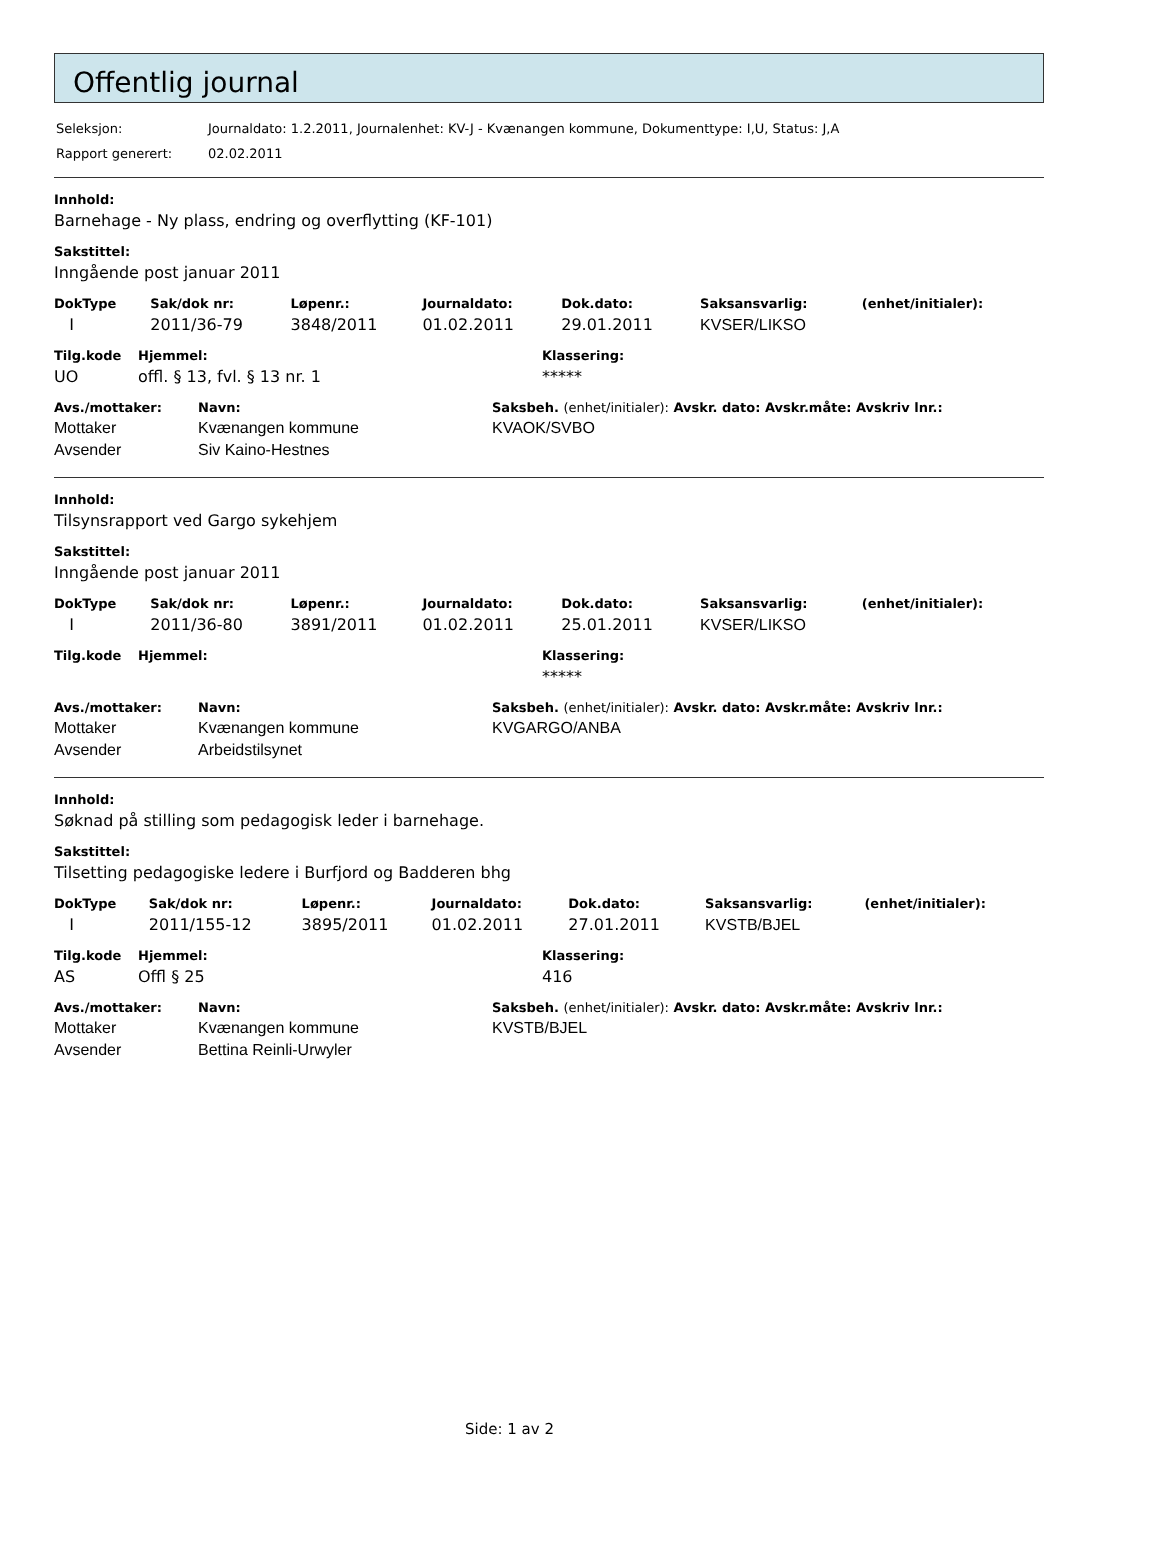Offentlig journal
| Seleksjon: | Journaldato: 1.2.2011, Journalenhet: KV-J - Kvænangen kommune, Dokumenttype: I,U, Status: J,A |
| Rapport generert: | 02.02.2011 |
Innhold:
Barnehage - Ny plass, endring og overflytting (KF-101)
Sakstittel:
Inngående post januar 2011
| DokType | Sak/dok nr: | Løpenr.: | Journaldato: | Dok.dato: | Saksansvarlig: | (enhet/initialer): |
| --- | --- | --- | --- | --- | --- | --- |
| I | 2011/36-79 | 3848/2011 | 01.02.2011 | 29.01.2011 | KVSER/LIKSO | |
| Tilg.kode | Hjemmel: | Klassering: |
| --- | --- | --- |
| UO | offl. § 13, fvl. § 13 nr. 1 | ***** |
| Avs./mottaker: | Navn: | Saksbeh. (enhet/initialer): Avskr. dato: Avskr.måte: Avskriv lnr.: |
| --- | --- | --- |
| Mottaker | Kvænangen kommune | KVAOK/SVBO |
| Avsender | Siv Kaino-Hestnes | |
Innhold:
Tilsynsrapport ved Gargo sykehjem
Sakstittel:
Inngående post januar 2011
| DokType | Sak/dok nr: | Løpenr.: | Journaldato: | Dok.dato: | Saksansvarlig: | (enhet/initialer): |
| --- | --- | --- | --- | --- | --- | --- |
| I | 2011/36-80 | 3891/2011 | 01.02.2011 | 25.01.2011 | KVSER/LIKSO | |
| Tilg.kode | Hjemmel: | Klassering: |
| --- | --- | --- |
| | | ***** |
| Avs./mottaker: | Navn: | Saksbeh. (enhet/initialer): Avskr. dato: Avskr.måte: Avskriv lnr.: |
| --- | --- | --- |
| Mottaker | Kvænangen kommune | KVGARGO/ANBA |
| Avsender | Arbeidstilsynet | |
Innhold:
Søknad på stilling som pedagogisk leder i barnehage.
Sakstittel:
Tilsetting pedagogiske ledere i Burfjord og Badderen bhg
| DokType | Sak/dok nr: | Løpenr.: | Journaldato: | Dok.dato: | Saksansvarlig: | (enhet/initialer): |
| --- | --- | --- | --- | --- | --- | --- |
| I | 2011/155-12 | 3895/2011 | 01.02.2011 | 27.01.2011 | KVSTB/BJEL | |
| Tilg.kode | Hjemmel: | Klassering: |
| --- | --- | --- |
| AS | Offl § 25 | 416 |
| Avs./mottaker: | Navn: | Saksbeh. (enhet/initialer): Avskr. dato: Avskr.måte: Avskriv lnr.: |
| --- | --- | --- |
| Mottaker | Kvænangen kommune | KVSTB/BJEL |
| Avsender | Bettina Reinli-Urwyler | |
Side: 1 av 2